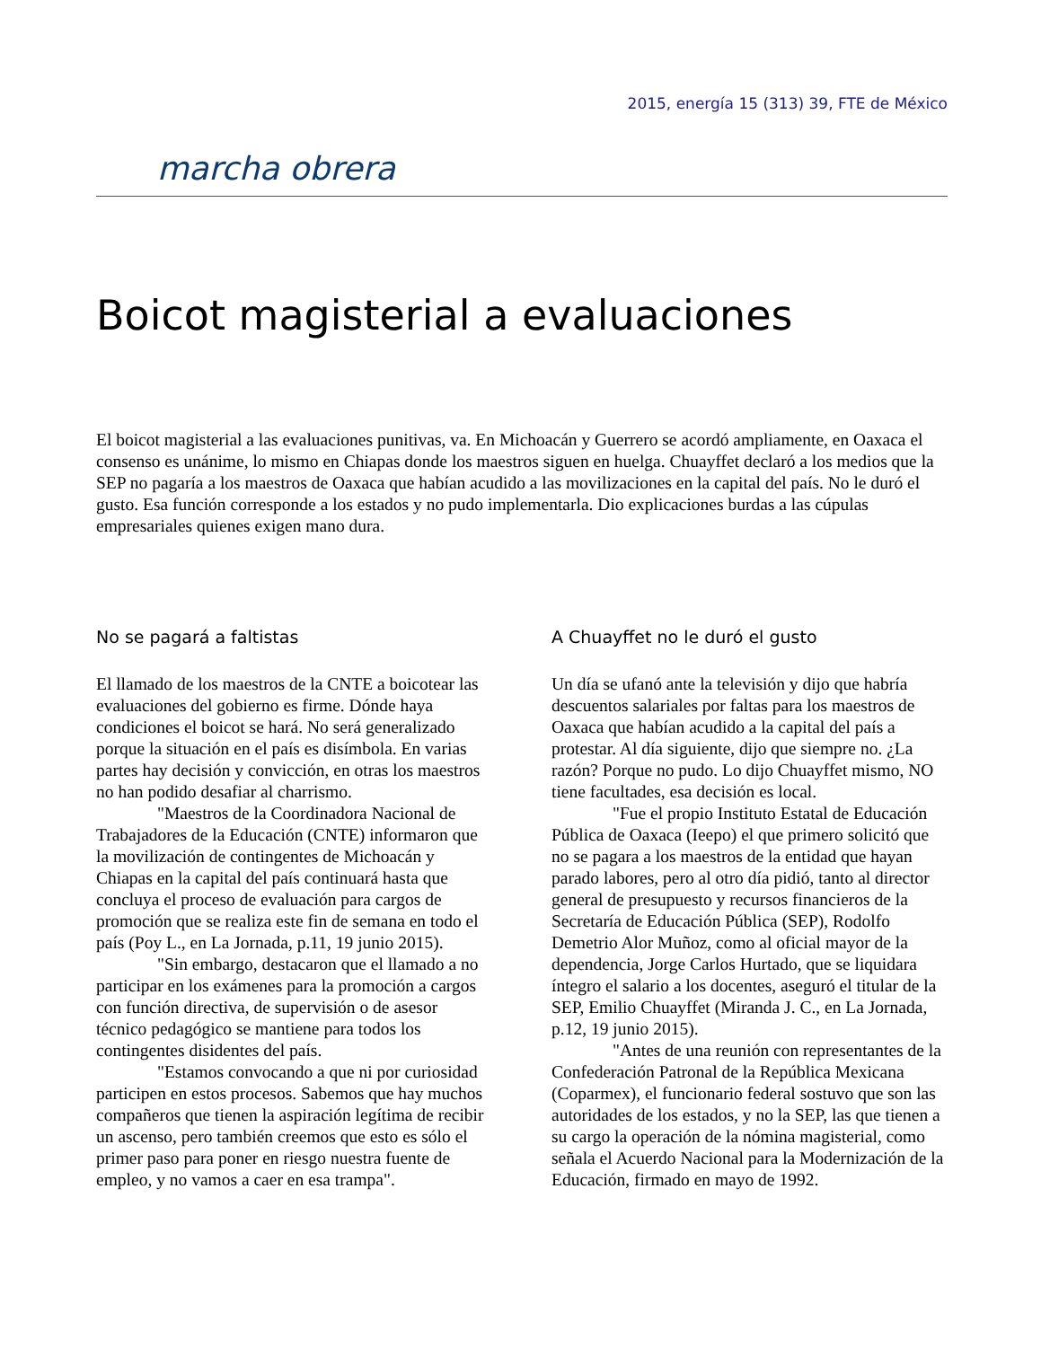2015, energía 15 (313) 39, FTE de México
marcha obrera
Boicot magisterial a evaluaciones
El boicot magisterial a las evaluaciones punitivas, va. En Michoacán y Guerrero se acordó ampliamente, en Oaxaca el consenso es unánime, lo mismo en Chiapas donde los maestros siguen en huelga. Chuayffet declaró a los medios que la SEP no pagaría a los maestros de Oaxaca que habían acudido a las movilizaciones en la capital del país. No le duró el gusto. Esa función corresponde a los estados y no pudo implementarla. Dio explicaciones burdas a las cúpulas empresariales quienes exigen mano dura.
No se pagará a faltistas
El llamado de los maestros de la CNTE a boicotear las evaluaciones del gobierno es firme. Dónde haya condiciones el boicot se hará. No será generalizado porque la situación en el país es disímbola. En varias partes hay decisión y convicción, en otras los maestros no han podido desafiar al charrismo.
"Maestros de la Coordinadora Nacional de Trabajadores de la Educación (CNTE) informaron que la movilización de contingentes de Michoacán y Chiapas en la capital del país continuará hasta que concluya el proceso de evaluación para cargos de promoción que se realiza este fin de semana en todo el país (Poy L., en La Jornada, p.11, 19 junio 2015).
"Sin embargo, destacaron que el llamado a no participar en los exámenes para la promoción a cargos con función directiva, de supervisión o de asesor técnico pedagógico se mantiene para todos los contingentes disidentes del país.
"Estamos convocando a que ni por curiosidad participen en estos procesos. Sabemos que hay muchos compañeros que tienen la aspiración legítima de recibir un ascenso, pero también creemos que esto es sólo el primer paso para poner en riesgo nuestra fuente de empleo, y no vamos a caer en esa trampa".
A Chuayffet no le duró el gusto
Un día se ufanó ante la televisión y dijo que habría descuentos salariales por faltas para los maestros de Oaxaca que habían acudido a la capital del país a protestar. Al día siguiente, dijo que siempre no. ¿La razón? Porque no pudo. Lo dijo Chuayffet mismo, NO tiene facultades, esa decisión es local.
"Fue el propio Instituto Estatal de Educación Pública de Oaxaca (Ieepo) el que primero solicitó que no se pagara a los maestros de la entidad que hayan parado labores, pero al otro día pidió, tanto al director general de presupuesto y recursos financieros de la Secretaría de Educación Pública (SEP), Rodolfo Demetrio Alor Muñoz, como al oficial mayor de la dependencia, Jorge Carlos Hurtado, que se liquidara íntegro el salario a los docentes, aseguró el titular de la SEP, Emilio Chuayffet (Miranda J. C., en La Jornada, p.12, 19 junio 2015).
"Antes de una reunión con representantes de la Confederación Patronal de la República Mexicana (Coparmex), el funcionario federal sostuvo que son las autoridades de los estados, y no la SEP, las que tienen a su cargo la operación de la nómina magisterial, como señala el Acuerdo Nacional para la Modernización de la Educación, firmado en mayo de 1992.